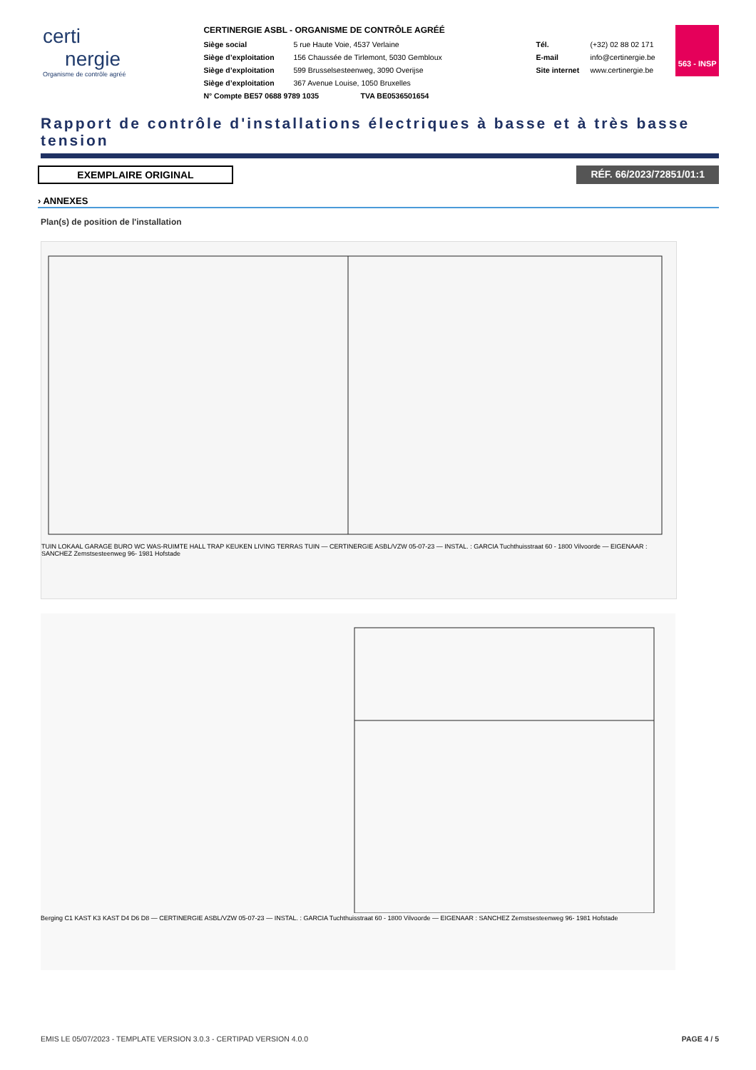certi
nergie
Organisme de contrôle agréé
CERTINERGIE ASBL - ORGANISME DE CONTRÔLE AGRÉÉ
Siège social 5 rue Haute Voie, 4537 Verlaine
Siège d’exploitation 156 Chaussée de Tirlemont, 5030 Gembloux
Siège d’exploitation 599 Brusselsesteenweg, 3090 Overijse
Siège d’exploitation 367 Avenue Louise, 1050 Bruxelles
N° Compte BE57 0688 9789 1035 TVA BE0536501654
Tél. (+32) 02 88 02 171
E-mail info@certinergie.be
Site internet www.certinergie.be
563 - INSP
Rapport de contrôle d'installations électriques à basse et à très basse tension
EXEMPLAIRE ORIGINAL RÉF. 66/2023/72851/01:1
› ANNEXES
Plan(s) de position de l'installation
TUIN LOKAAL GARAGE BURO WC WAS-RUIMTE HALL TRAP KEUKEN LIVING TERRAS TUIN — CERTINERGIE ASBL/VZW 05-07-23 — INSTAL. : GARCIA Tuchthuisstraat 60 - 1800 Vilvoorde — EIGENAAR : SANCHEZ Zemstsesteenweg 96- 1981 Hofstade
Berging C1 KAST K3 KAST D4 D6 D8 — CERTINERGIE ASBL/VZW 05-07-23 — INSTAL. : GARCIA Tuchthuisstraat 60 - 1800 Vilvoorde — EIGENAAR : SANCHEZ Zemstsesteenweg 96- 1981 Hofstade
EMIS LE 05/07/2023 - TEMPLATE VERSION 3.0.3 - CERTIPAD VERSION 4.0.0 PAGE 4 / 5